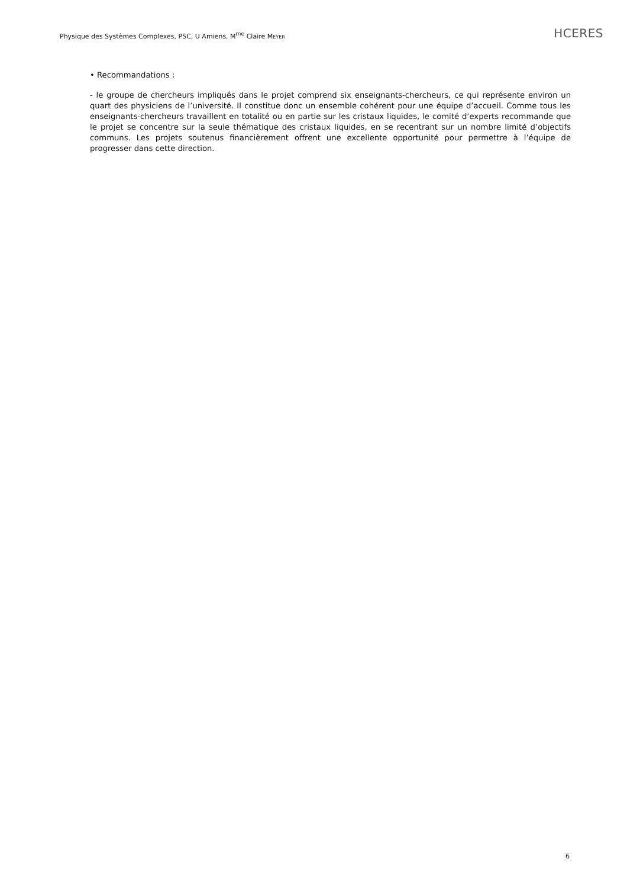Physique des Systèmes Complexes, PSC, U Amiens, M<sup>me</sup> Claire MEYER
HCERES
• Recommandations :
- le groupe de chercheurs impliqués dans le projet comprend six enseignants-chercheurs, ce qui représente environ un quart des physiciens de l’université. Il constitue donc un ensemble cohérent pour une équipe d’accueil. Comme tous les enseignants-chercheurs travaillent en totalité ou en partie sur les cristaux liquides, le comité d’experts recommande que le projet se concentre sur la seule thématique des cristaux liquides, en se recentrant sur un nombre limité d’objectifs communs. Les projets soutenus financièrement offrent une excellente opportunité pour permettre à l’équipe de progresser dans cette direction.
6